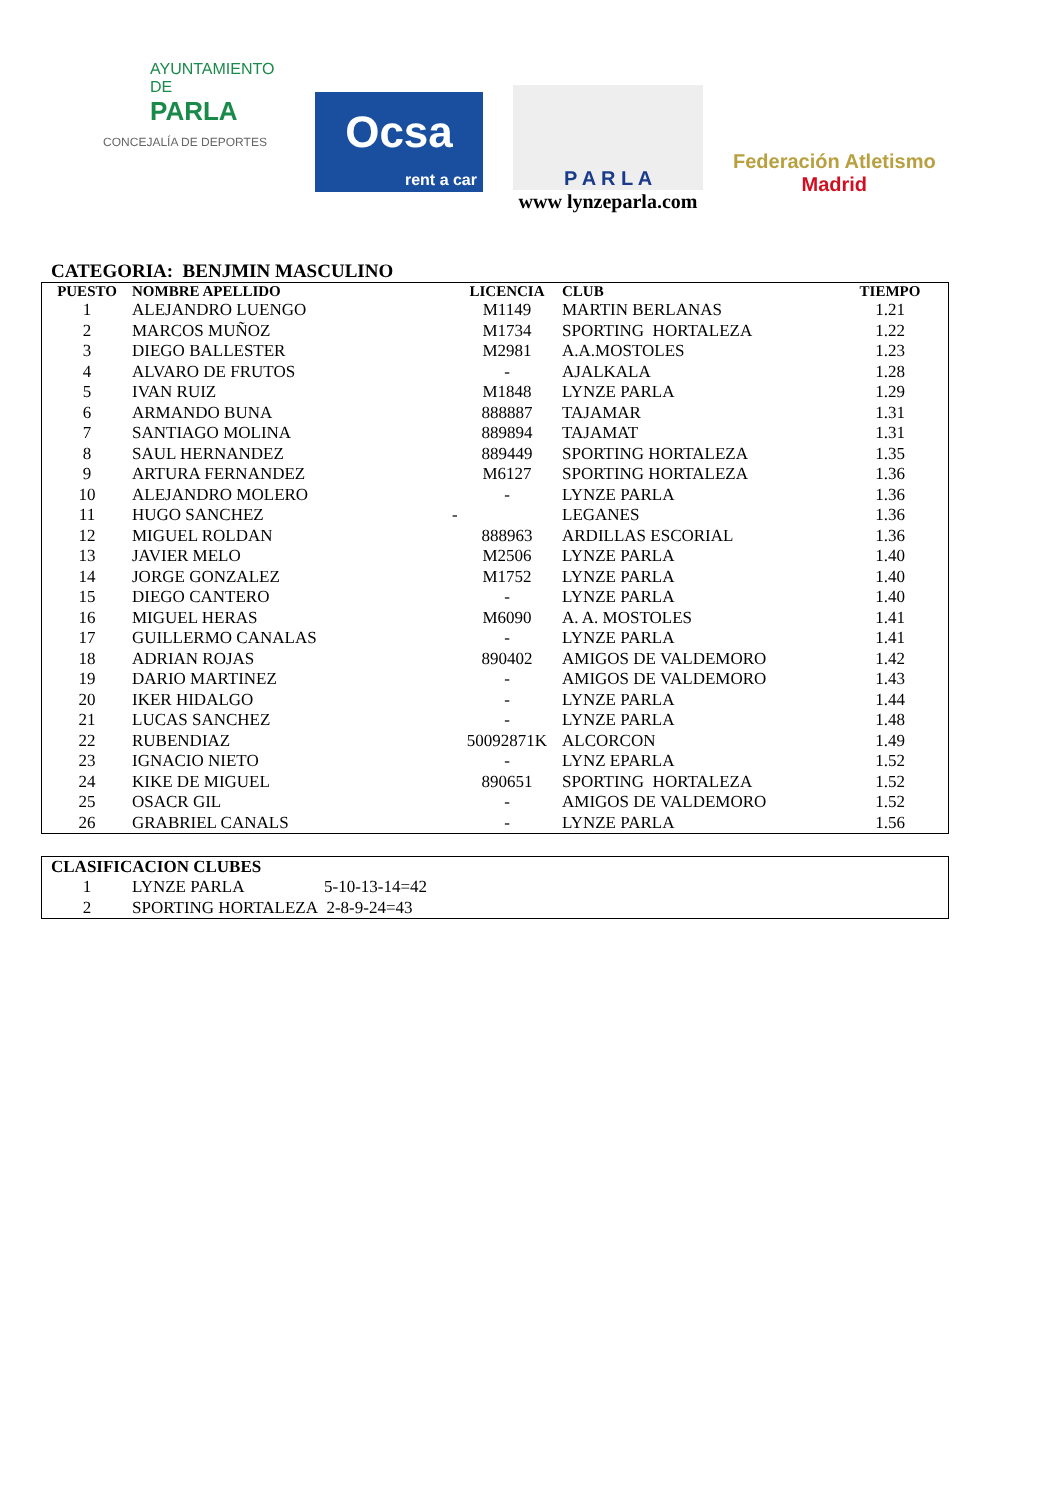AYUNTAMIENTO DE
PARLA
CONCEJALÍA DE DEPORTES
Ocsa
rent a car
P A R L A
www lynzeparla.com
Federación Atletismo
Madrid
CATEGORIA: BENJMIN MASCULINO
| PUESTO | NOMBRE APELLIDO | LICENCIA | CLUB | TIEMPO |
| --- | --- | --- | --- | --- |
| 1 | ALEJANDRO LUENGO | M1149 | MARTIN BERLANAS | 1.21 |
| 2 | MARCOS MUÑOZ | M1734 | SPORTING HORTALEZA | 1.22 |
| 3 | DIEGO BALLESTER | M2981 | A.A.MOSTOLES | 1.23 |
| 4 | ALVARO DE FRUTOS | - | AJALKALA | 1.28 |
| 5 | IVAN RUIZ | M1848 | LYNZE PARLA | 1.29 |
| 6 | ARMANDO BUNA | 888887 | TAJAMAR | 1.31 |
| 7 | SANTIAGO MOLINA | 889894 | TAJAMAT | 1.31 |
| 8 | SAUL HERNANDEZ | 889449 | SPORTING HORTALEZA | 1.35 |
| 9 | ARTURA FERNANDEZ | M6127 | SPORTING HORTALEZA | 1.36 |
| 10 | ALEJANDRO MOLERO | - | LYNZE PARLA | 1.36 |
| 11 | HUGO SANCHEZ | - | LEGANES | 1.36 |
| 12 | MIGUEL ROLDAN | 888963 | ARDILLAS ESCORIAL | 1.36 |
| 13 | JAVIER MELO | M2506 | LYNZE PARLA | 1.40 |
| 14 | JORGE GONZALEZ | M1752 | LYNZE PARLA | 1.40 |
| 15 | DIEGO CANTERO | - | LYNZE PARLA | 1.40 |
| 16 | MIGUEL HERAS | M6090 | A. A. MOSTOLES | 1.41 |
| 17 | GUILLERMO CANALAS | - | LYNZE PARLA | 1.41 |
| 18 | ADRIAN ROJAS | 890402 | AMIGOS DE VALDEMORO | 1.42 |
| 19 | DARIO MARTINEZ | - | AMIGOS DE VALDEMORO | 1.43 |
| 20 | IKER HIDALGO | - | LYNZE PARLA | 1.44 |
| 21 | LUCAS SANCHEZ | - | LYNZE PARLA | 1.48 |
| 22 | RUBENDIAZ | 50092871K | ALCORCON | 1.49 |
| 23 | IGNACIO NIETO | - | LYNZ EPARLA | 1.52 |
| 24 | KIKE DE MIGUEL | 890651 | SPORTING HORTALEZA | 1.52 |
| 25 | OSACR GIL | - | AMIGOS DE VALDEMORO | 1.52 |
| 26 | GRABRIEL CANALS | - | LYNZE PARLA | 1.56 |
| CLASIFICACION CLUBES | | |
| --- | --- | --- |
| 1 | LYNZE PARLA | 5-10-13-14=42 |
| 2 | SPORTING HORTALEZA 2-8-9-24=43 | |